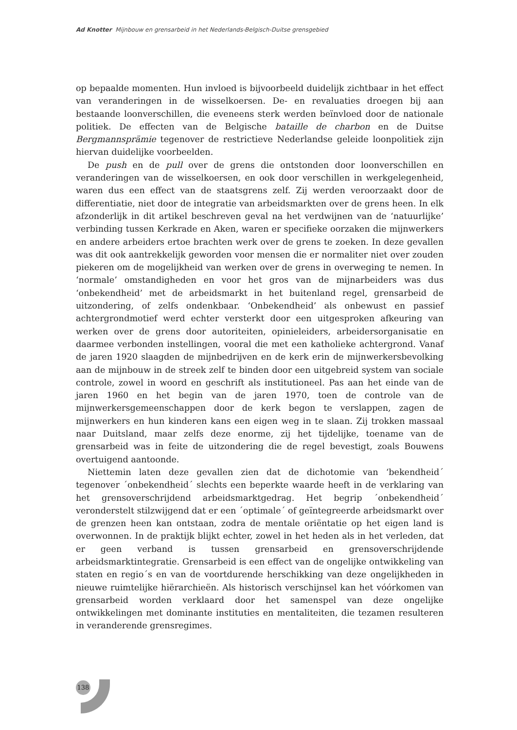Ad Knotter Mijnbouw en grensarbeid in het Nederlands-Belgisch-Duitse grensgebied
op bepaalde momenten. Hun invloed is bijvoorbeeld duidelijk zichtbaar in het effect van veranderingen in de wisselkoersen. De- en revaluaties droegen bij aan bestaande loonverschillen, die eveneens sterk werden beïnvloed door de nationale politiek. De effecten van de Belgische bataille de charbon en de Duitse Bergmannsprämie tegenover de restrictieve Nederlandse geleide loonpolitiek zijn hiervan duidelijke voorbeelden.
De push en de pull over de grens die ontstonden door loonverschillen en veranderingen van de wisselkoersen, en ook door verschillen in werkgelegenheid, waren dus een effect van de staatsgrens zelf. Zij werden veroorzaakt door de differentiatie, niet door de integratie van arbeidsmarkten over de grens heen. In elk afzonderlijk in dit artikel beschreven geval na het verdwijnen van de ‘natuurlijke’ verbinding tussen Kerkrade en Aken, waren er specifieke oorzaken die mijnwerkers en andere arbeiders ertoe brachten werk over de grens te zoeken. In deze gevallen was dit ook aantrekkelijk geworden voor mensen die er normaliter niet over zouden piekeren om de mogelijkheid van werken over de grens in overweging te nemen. In ‘normale’ omstandigheden en voor het gros van de mijnarbeiders was dus ‘onbekendheid’ met de arbeidsmarkt in het buitenland regel, grensarbeid de uitzondering, of zelfs ondenkbaar. ‘Onbekendheid’ als onbewust en passief achtergrondmotief werd echter versterkt door een uitgesproken afkeuring van werken over de grens door autoriteiten, opinieleiders, arbeidersorganisatie en daarmee verbonden instellingen, vooral die met een katholieke achtergrond. Vanaf de jaren 1920 slaagden de mijnbedrijven en de kerk erin de mijnwerkersbevolking aan de mijnbouw in de streek zelf te binden door een uitgebreid system van sociale controle, zowel in woord en geschrift als institutioneel. Pas aan het einde van de jaren 1960 en het begin van de jaren 1970, toen de controle van de mijnwerkersgemeenschappen door de kerk begon te verslappen, zagen de mijnwerkers en hun kinderen kans een eigen weg in te slaan. Zij trokken massaal naar Duitsland, maar zelfs deze enorme, zij het tijdelijke, toename van de grensarbeid was in feite de uitzondering die de regel bevestigt, zoals Bouwens overtuigend aantoonde.
Niettemin laten deze gevallen zien dat de dichotomie van ‘bekendheid´ tegenover ´onbekendheid´ slechts een beperkte waarde heeft in de verklaring van het grensoverschrijdend arbeidsmarktgedrag. Het begrip ´onbekendheid´ veronderstelt stilzwijgend dat er een ´optimale´ of geïntegreerde arbeidsmarkt over de grenzen heen kan ontstaan, zodra de mentale oriëntatie op het eigen land is overwonnen. In de praktijk blijkt echter, zowel in het heden als in het verleden, dat er geen verband is tussen grensarbeid en grensoverschrijdende arbeidsmarktintegratie. Grensarbeid is een effect van de ongelijke ontwikkeling van staten en regio´s en van de voortdurende herschikking van deze ongelijkheden in nieuwe ruimtelijke hiërarchieën. Als historisch verschijnsel kan het vóórkomen van grensarbeid worden verklaard door het samenspel van deze ongelijke ontwikkelingen met dominante instituties en mentaliteiten, die tezamen resulteren in veranderende grensregimes.
138